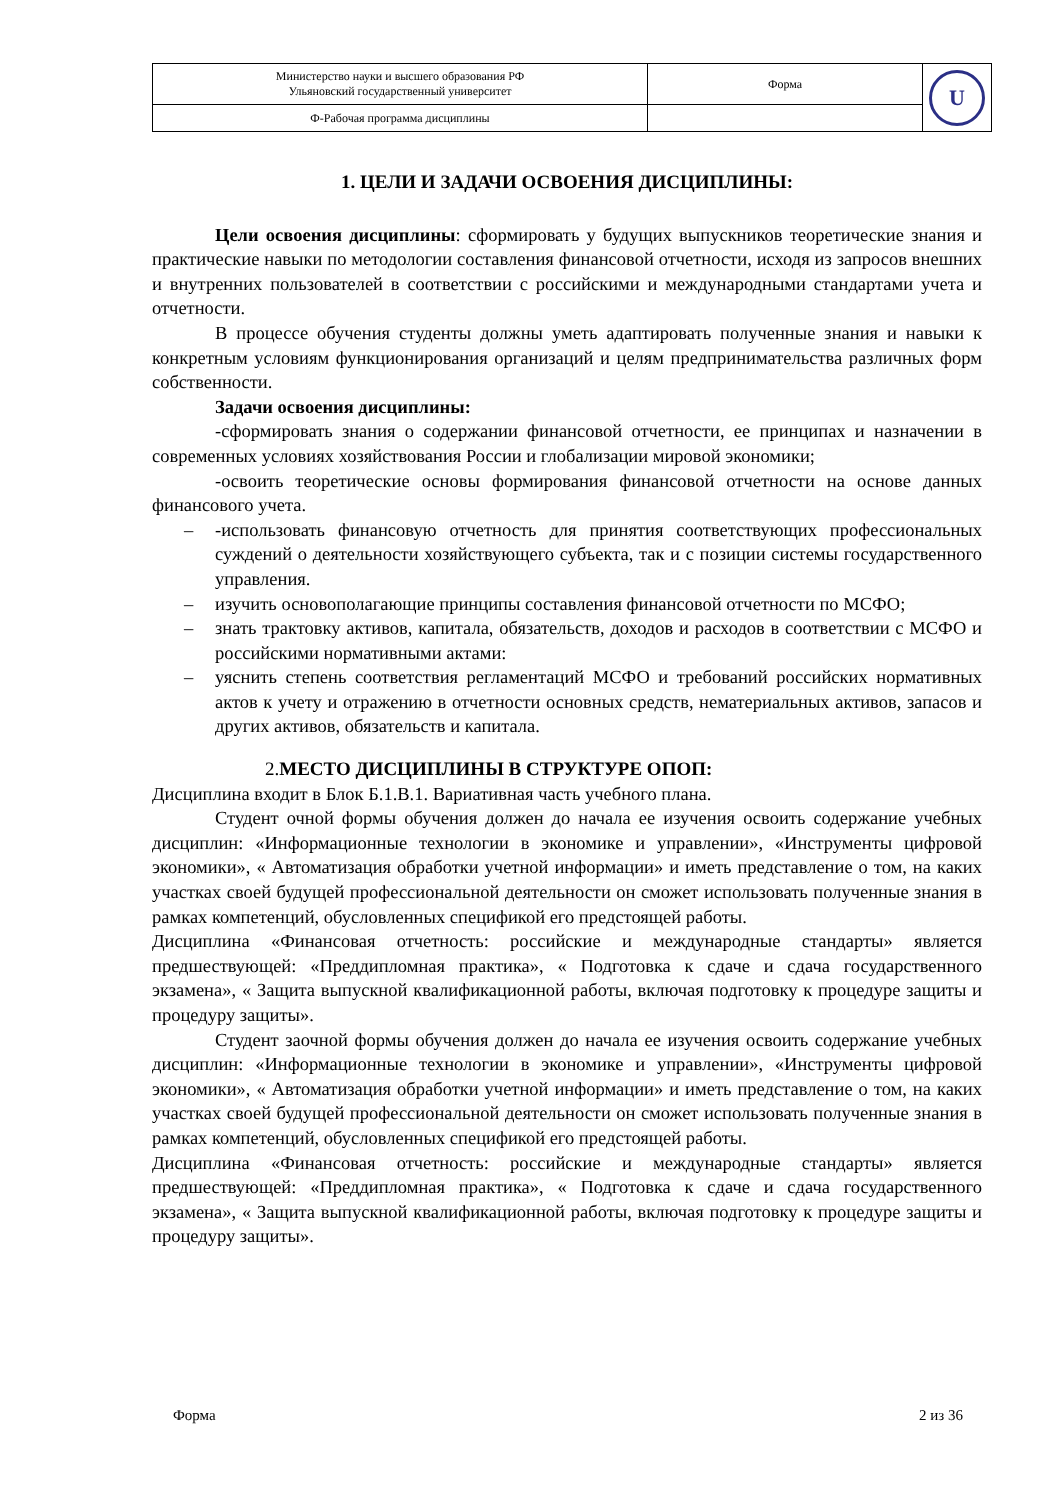| Министерство науки и высшего образования РФ Ульяновский государственный университет | Форма | U |
| Ф-Рабочая программа дисциплины | | |
1. ЦЕЛИ И ЗАДАЧИ ОСВОЕНИЯ ДИСЦИПЛИНЫ:
Цели освоения дисциплины: сформировать у будущих выпускников теоретические знания и практические навыки по методологии составления финансовой отчетности, исходя из запросов внешних и внутренних пользователей в соответствии с российскими и международными стандартами учета и отчетности.
В процессе обучения студенты должны уметь адаптировать полученные знания и навыки к конкретным условиям функционирования организаций и целям предпринимательства различных форм собственности.
Задачи освоения дисциплины:
-сформировать знания о содержании финансовой отчетности, ее принципах и назначении в современных условиях хозяйствования России и глобализации мировой экономики;
-освоить теоретические основы формирования финансовой отчетности на основе данных финансового учета.
– -использовать финансовую отчетность для принятия соответствующих профессиональных суждений о деятельности хозяйствующего субъекта, так и с позиции системы государственного управления.
– изучить основополагающие принципы составления финансовой отчетности по МСФО;
– знать трактовку активов, капитала, обязательств, доходов и расходов в соответствии с МСФО и российскими нормативными актами:
– уяснить степень соответствия регламентаций МСФО и требований российских нормативных актов к учету и отражению в отчетности основных средств, нематериальных активов, запасов и других активов, обязательств и капитала.
2.МЕСТО ДИСЦИПЛИНЫ В СТРУКТУРЕ ОПОП:
Дисциплина входит в Блок Б.1.В.1. Вариативная часть учебного плана.
Студент очной формы обучения должен до начала ее изучения освоить содержание учебных дисциплин: «Информационные технологии в экономике и управлении», «Инструменты цифровой экономики», « Автоматизация обработки учетной информации» и иметь представление о том, на каких участках своей будущей профессиональной деятельности он сможет использовать полученные знания в рамках компетенций, обусловленных спецификой его предстоящей работы.
Дисциплина «Финансовая отчетность: российские и международные стандарты» является предшествующей: «Преддипломная практика», « Подготовка к сдаче и сдача государственного экзамена», « Защита выпускной квалификационной работы, включая подготовку к процедуре защиты и процедуру защиты».
Студент заочной формы обучения должен до начала ее изучения освоить содержание учебных дисциплин: «Информационные технологии в экономике и управлении», «Инструменты цифровой экономики», « Автоматизация обработки учетной информации» и иметь представление о том, на каких участках своей будущей профессиональной деятельности он сможет использовать полученные знания в рамках компетенций, обусловленных спецификой его предстоящей работы.
Дисциплина «Финансовая отчетность: российские и международные стандарты» является предшествующей: «Преддипломная практика», « Подготовка к сдаче и сдача государственного экзамена», « Защита выпускной квалификационной работы, включая подготовку к процедуре защиты и процедуру защиты».
Форма 2 из 36